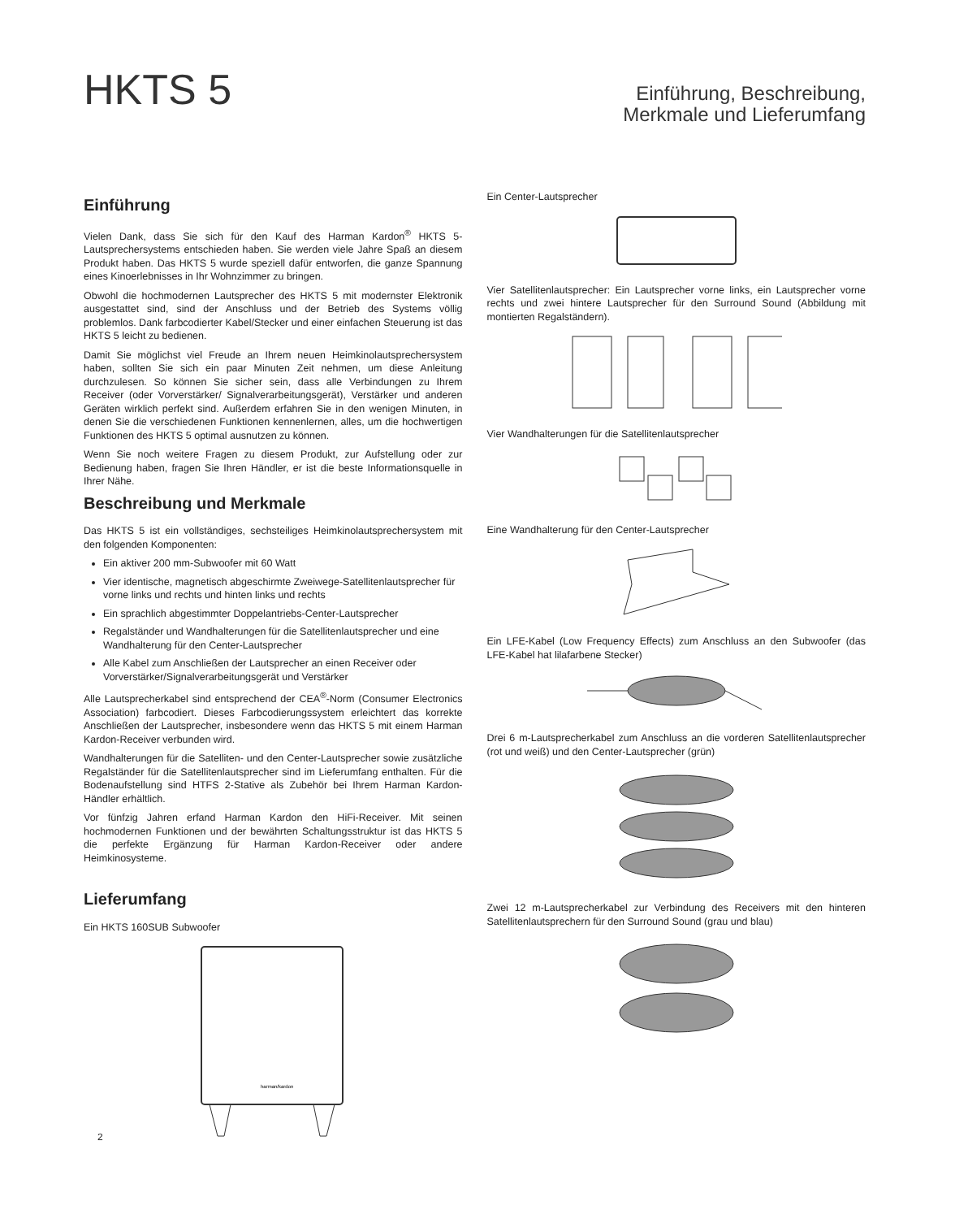HKTS 5
Einführung, Beschreibung,
Merkmale und Lieferumfang
Einführung
Vielen Dank, dass Sie sich für den Kauf des Harman Kardon<sup>®</sup> HKTS 5-Lautsprechersystems entschieden haben. Sie werden viele Jahre Spaß an diesem Produkt haben. Das HKTS 5 wurde speziell dafür entworfen, die ganze Spannung eines Kinoerlebnisses in Ihr Wohnzimmer zu bringen.
Obwohl die hochmodernen Lautsprecher des HKTS 5 mit modernster Elektronik ausgestattet sind, sind der Anschluss und der Betrieb des Systems völlig problemlos. Dank farbcodierter Kabel/Stecker und einer einfachen Steuerung ist das HKTS 5 leicht zu bedienen.
Damit Sie möglichst viel Freude an Ihrem neuen Heimkinolautsprechersystem haben, sollten Sie sich ein paar Minuten Zeit nehmen, um diese Anleitung durchzulesen. So können Sie sicher sein, dass alle Verbindungen zu Ihrem Receiver (oder Vorverstärker/ Signalverarbeitungsgerät), Verstärker und anderen Geräten wirklich perfekt sind. Außerdem erfahren Sie in den wenigen Minuten, in denen Sie die verschiedenen Funktionen kennenlernen, alles, um die hochwertigen Funktionen des HKTS 5 optimal ausnutzen zu können.
Wenn Sie noch weitere Fragen zu diesem Produkt, zur Aufstellung oder zur Bedienung haben, fragen Sie Ihren Händler, er ist die beste Informationsquelle in Ihrer Nähe.
Beschreibung und Merkmale
Das HKTS 5 ist ein vollständiges, sechsteiliges Heimkinolautsprechersystem mit den folgenden Komponenten:
Ein aktiver 200 mm-Subwoofer mit 60 Watt
Vier identische, magnetisch abgeschirmte Zweiwege-Satellitenlautsprecher für vorne links und rechts und hinten links und rechts
Ein sprachlich abgestimmter Doppelantriebs-Center-Lautsprecher
Regalständer und Wandhalterungen für die Satellitenlautsprecher und eine Wandhalterung für den Center-Lautsprecher
Alle Kabel zum Anschließen der Lautsprecher an einen Receiver oder Vorverstärker/Signalverarbeitungsgerät und Verstärker
Alle Lautsprecherkabel sind entsprechend der CEA<sup>®</sup>-Norm (Consumer Electronics Association) farbcodiert. Dieses Farbcodierungssystem erleichtert das korrekte Anschließen der Lautsprecher, insbesondere wenn das HKTS 5 mit einem Harman Kardon-Receiver verbunden wird.
Wandhalterungen für die Satelliten- und den Center-Lautsprecher sowie zusätzliche Regalständer für die Satellitenlautsprecher sind im Lieferumfang enthalten. Für die Bodenaufstellung sind HTFS 2-Stative als Zubehör bei Ihrem Harman Kardon-Händler erhältlich.
Vor fünfzig Jahren erfand Harman Kardon den HiFi-Receiver. Mit seinen hochmodernen Funktionen und der bewährten Schaltungsstruktur ist das HKTS 5 die perfekte Ergänzung für Harman Kardon-Receiver oder andere Heimkinosysteme.
Lieferumfang
Ein HKTS 160SUB Subwoofer
harman/kardon
Ein Center-Lautsprecher
Vier Satellitenlautsprecher: Ein Lautsprecher vorne links, ein Lautsprecher vorne rechts und zwei hintere Lautsprecher für den Surround Sound (Abbildung mit montierten Regalständern).
Vier Wandhalterungen für die Satellitenlautsprecher
Eine Wandhalterung für den Center-Lautsprecher
Ein LFE-Kabel (Low Frequency Effects) zum Anschluss an den Subwoofer (das LFE-Kabel hat lilafarbene Stecker)
Drei 6 m-Lautsprecherkabel zum Anschluss an die vorderen Satellitenlautsprecher (rot und weiß) und den Center-Lautsprecher (grün)
Zwei 12 m-Lautsprecherkabel zur Verbindung des Receivers mit den hinteren Satellitenlautsprechern für den Surround Sound (grau und blau)
2